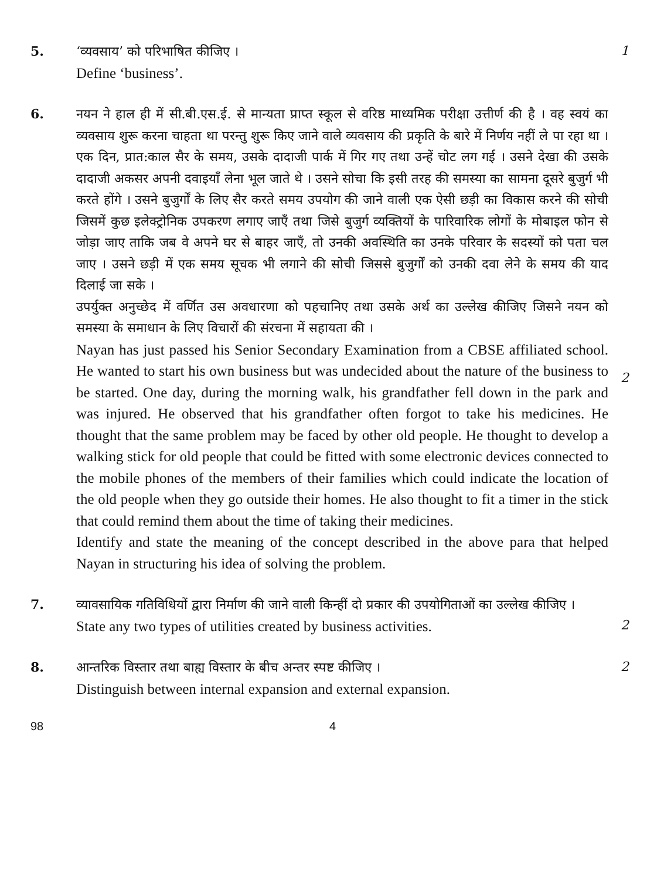5.
‘व्यवसाय’ को परिभाषित कीजिए ।
Define ‘business’.
1
6.
नयन ने हाल ही में सी.बी.एस.ई. से मान्यता प्राप्त स्कूल से वरिष्ठ माध्यमिक परीक्षा उत्तीर्ण की है । वह स्वयं का व्यवसाय शुरू करना चाहता था परन्तु शुरू किए जाने वाले व्यवसाय की प्रकृति के बारे में निर्णय नहीं ले पा रहा था । एक दिन, प्रात:काल सैर के समय, उसके दादाजी पार्क में गिर गए तथा उन्हें चोट लग गई । उसने देखा की उसके दादाजी अकसर अपनी दवाइयाँ लेना भूल जाते थे । उसने सोचा कि इसी तरह की समस्या का सामना दूसरे बुजुर्ग भी करते होंगे । उसने बुजुर्गों के लिए सैर करते समय उपयोग की जाने वाली एक ऐसी छड़ी का विकास करने की सोची जिसमें कुछ इलेक्ट्रोनिक उपकरण लगाए जाएँ तथा जिसे बुजुर्ग व्यक्तियों के पारिवारिक लोगों के मोबाइल फोन से जोड़ा जाए ताकि जब वे अपने घर से बाहर जाएँ, तो उनकी अवस्थिति का उनके परिवार के सदस्यों को पता चल जाए । उसने छड़ी में एक समय सूचक भी लगाने की सोची जिससे बुजुर्गों को उनकी दवा लेने के समय की याद दिलाई जा सके ।
उपर्युक्त अनुच्छेद में वर्णित उस अवधारणा को पहचानिए तथा उसके अर्थ का उल्लेख कीजिए जिसने नयन को समस्या के समाधान के लिए विचारों की संरचना में सहायता की ।
Nayan has just passed his Senior Secondary Examination from a CBSE affiliated school. He wanted to start his own business but was undecided about the nature of the business to be started. One day, during the morning walk, his grandfather fell down in the park and was injured. He observed that his grandfather often forgot to take his medicines. He thought that the same problem may be faced by other old people. He thought to develop a walking stick for old people that could be fitted with some electronic devices connected to the mobile phones of the members of their families which could indicate the location of the old people when they go outside their homes. He also thought to fit a timer in the stick that could remind them about the time of taking their medicines.
Identify and state the meaning of the concept described in the above para that helped Nayan in structuring his idea of solving the problem.
2
7.
व्यावसायिक गतिविधियों द्वारा निर्माण की जाने वाली किन्हीं दो प्रकार की उपयोगिताओं का उल्लेख कीजिए ।
State any two types of utilities created by business activities.
2
8.
आन्तरिक विस्तार तथा बाह्य विस्तार के बीच अन्तर स्पष्ट कीजिए ।
Distinguish between internal expansion and external expansion.
2
98 4